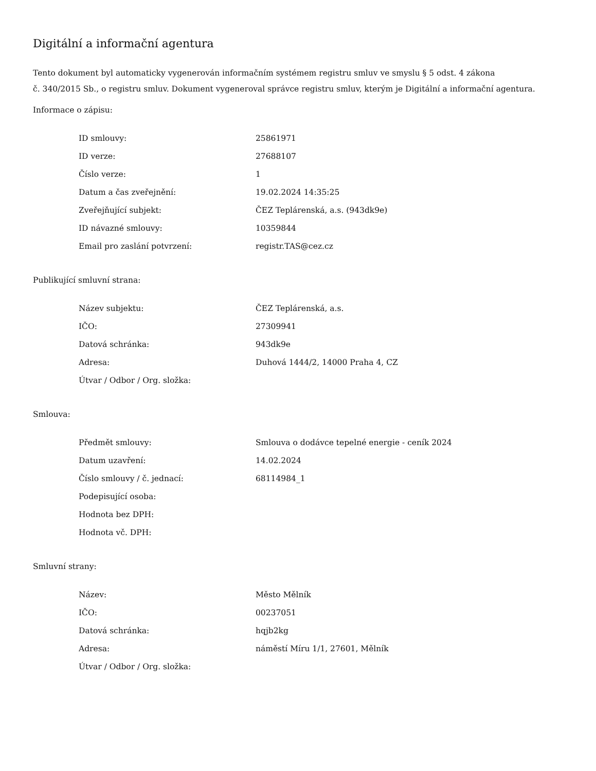Digitální a informační agentura
Tento dokument byl automaticky vygenerován informačním systémem registru smluv ve smyslu § 5 odst. 4 zákona
č. 340/2015 Sb., o registru smluv. Dokument vygeneroval správce registru smluv, kterým je Digitální a informační agentura.
Informace o zápisu:
| ID smlouvy: | 25861971 |
| ID verze: | 27688107 |
| Číslo verze: | 1 |
| Datum a čas zveřejnění: | 19.02.2024 14:35:25 |
| Zveřejňující subjekt: | ČEZ Teplárenská, a.s. (943dk9e) |
| ID návazné smlouvy: | 10359844 |
| Email pro zaslání potvrzení: | registr.TAS@cez.cz |
Publikující smluvní strana:
| Název subjektu: | ČEZ Teplárenská, a.s. |
| IČO: | 27309941 |
| Datová schránka: | 943dk9e |
| Adresa: | Duhová 1444/2, 14000 Praha 4, CZ |
| Útvar / Odbor / Org. složka: | |
Smlouva:
| Předmět smlouvy: | Smlouva o dodávce tepelné energie - ceník 2024 |
| Datum uzavření: | 14.02.2024 |
| Číslo smlouvy / č. jednací: | 68114984_1 |
| Podepisující osoba: | |
| Hodnota bez DPH: | |
| Hodnota vč. DPH: | |
Smluvní strany:
| Název: | Město Mělník |
| IČO: | 00237051 |
| Datová schránka: | hqjb2kg |
| Adresa: | náměstí Míru 1/1, 27601, Mělník |
| Útvar / Odbor / Org. složka: | |